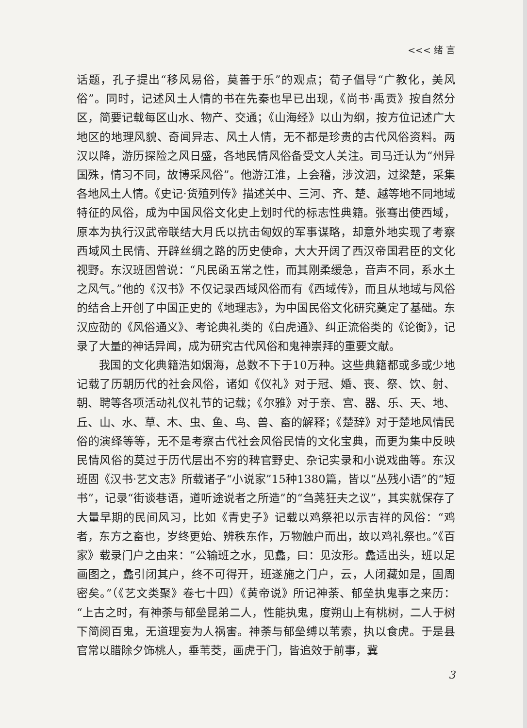<<< 绪 言
话题，孔子提出“移风易俗，莫善于乐”的观点；荀子倡导“广教化，美风俗”。同时，记述风土人情的书在先秦也早已出现，《尚书·禹贡》按自然分区，简要记载每区山水、物产、交通；《山海经》以山为纲，按方位记述广大地区的地理风貌、奇闻异志、风土人情，无不都是珍贵的古代风俗资料。两汉以降，游历探险之风日盛，各地民情风俗备受文人关注。司马迁认为“州异国殊，情习不同，故博采风俗”。他游江淮，上会稽，涉汶泗，过梁楚，采集各地风土人情。《史记·货殖列传》描述关中、三河、齐、楚、越等地不同地域特征的风俗，成为中国风俗文化史上划时代的标志性典籍。张骞出使西域，原本为执行汉武帝联结大月氏以抗击匈奴的军事谋略，却意外地实现了考察西域风土民情、开辟丝绸之路的历史使命，大大开阔了西汉帝国君臣的文化视野。东汉班固曾说：“凡民函五常之性，而其刚柔缓急，音声不同，系水土之风气。”他的《汉书》不仅记录西域风俗而有《西域传》，而且从地域与风俗的结合上开创了中国正史的《地理志》，为中国民俗文化研究奠定了基础。东汉应劭的《风俗通义》、考论典礼类的《白虎通》、纠正流俗类的《论衡》，记录了大量的神话异闻，成为研究古代风俗和鬼神崇拜的重要文献。
我国的文化典籍浩如烟海，总数不下于10万种。这些典籍都或多或少地记载了历朝历代的社会风俗，诸如《仪礼》对于冠、婚、丧、祭、饮、射、朝、聘等各项活动礼仪礼节的记载；《尔雅》对于亲、宫、器、乐、天、地、丘、山、水、草、木、虫、鱼、鸟、兽、畜的解释；《楚辞》对于楚地风情民俗的演绎等等，无不是考察古代社会风俗民情的文化宝典，而更为集中反映民情风俗的莫过于历代层出不穷的稗官野史、杂记实录和小说戏曲等。东汉班固《汉书·艺文志》所载诸子“小说家”15种1380篇，皆以“丛残小语”的“短书”，记录“街谈巷语，道听途说者之所造”的“刍荛狂夫之议”，其实就保存了大量早期的民间风习，比如《青史子》记载以鸡祭祀以示吉祥的风俗：“鸡者，东方之畜也，岁终更始、辨秩东作，万物触户而出，故以鸡礼祭也。”《百家》载录门户之由来：“公输班之水，见蠡，曰：见汝形。蠡适出头，班以足画图之，蠡引闭其户，终不可得开，班遂施之门户，云，人闭藏如是，固周密矣。”（《艺文类聚》卷七十四）《黄帝说》所记神荼、郁垒执鬼事之来历：“上古之时，有神荼与郁垒昆弟二人，性能执鬼，度朔山上有桃树，二人于树下简阅百鬼，无道理妄为人祸害。神荼与郁垒缚以苇索，执以食虎。于是县官常以腊除夕饰桃人，垂苇茭，画虎于门，皆追效于前事，冀
3